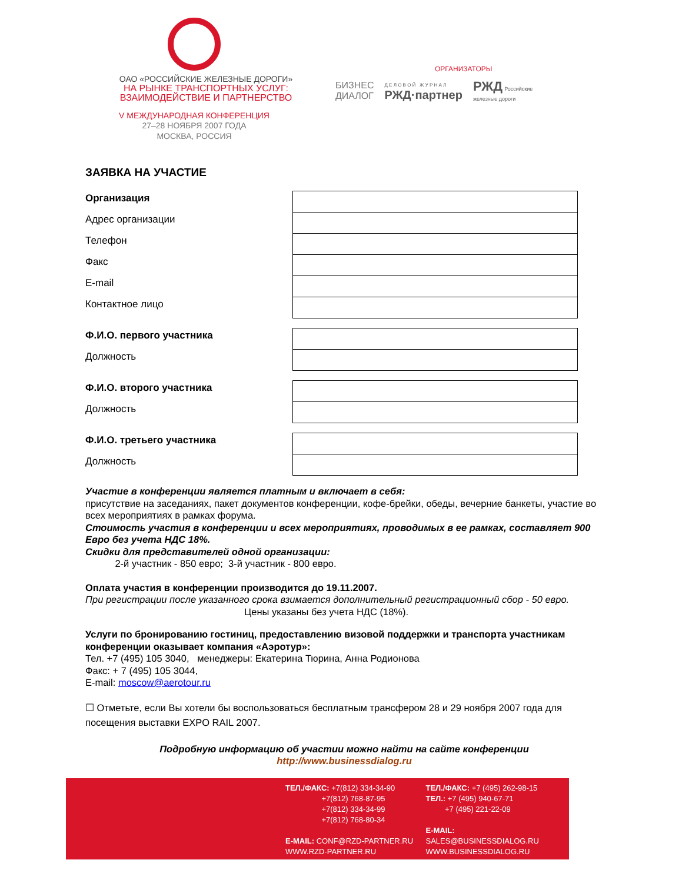ОАО «РОССИЙСКИЕ ЖЕЛЕЗНЫЕ ДОРОГИ»
НА РЫНКЕ ТРАНСПОРТНЫХ УСЛУГ:
ВЗАИМОДЕЙСТВИЕ И ПАРТНЕРСТВО
V МЕЖДУНАРОДНАЯ КОНФЕРЕНЦИЯ
27–28 НОЯБРЯ 2007 ГОДА
МОСКВА, РОССИЯ
ОРГАНИЗАТОРЫ
БИЗНЕС
ДИАЛОГ
Д Е Л О В О Й Ж У Р Н А Л
РЖД·партнер
РЖД Российские
железные дороги
ЗАЯВКА НА УЧАСТИЕ
Организация
Адрес организации
Телефон
Факс
E-mail
Контактное лицо
Ф.И.О. первого участника
Должность
Ф.И.О. второго участника
Должность
Ф.И.О. третьего участника
Должность
Участие в конференции является платным и включает в себя:
присутствие на заседаниях, пакет документов конференции, кофе-брейки, обеды, вечерние банкеты, участие во всех мероприятиях в рамках форума.
Стоимость участия в конференции и всех мероприятиях, проводимых в ее рамках, составляет 900 Евро без учета НДС 18%.
Скидки для представителей одной организации:
2-й участник - 850 евро; 3-й участник - 800 евро.
Оплата участия в конференции производится до 19.11.2007.
При регистрации после указанного срока взимается дополнительный регистрационный сбор - 50 евро. Цены указаны без учета НДС (18%).
Услуги по бронированию гостиниц, предоставлению визовой поддержки и транспорта участникам конференции оказывает компания «Аэротур»:
Тел. +7 (495) 105 3040, менеджеры: Екатерина Тюрина, Анна Родионова
Факс: + 7 (495) 105 3044,
E-mail: moscow@aerotour.ru
☐ Отметьте, если Вы хотели бы воспользоваться бесплатным трансфером 28 и 29 ноября 2007 года для посещения выставки EXPO RAIL 2007.
Подробную информацию об участии можно найти на сайте конференции
http://www.businessdialog.ru
ТЕЛ./ФАКС: +7(812) 334-34-90
+7(812) 768-87-95
+7(812) 334-34-99
+7(812) 768-80-34
E-MAIL: CONF@RZD-PARTNER.RU
WWW.RZD-PARTNER.RU
ТЕЛ./ФАКС: +7 (495) 262-98-15
ТЕЛ.: +7 (495) 940-67-71
+7 (495) 221-22-09
E-MAIL: SALES@BUSINESSDIALOG.RU
WWW.BUSINESSDIALOG.RU